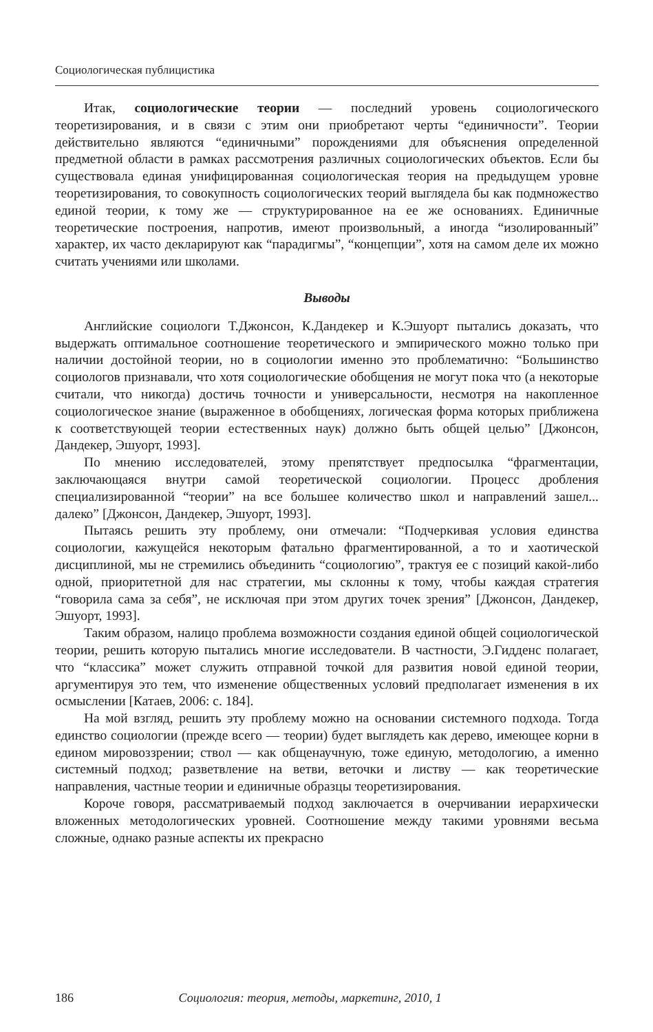Социологическая публицистика
Итак, социологические теории — последний уровень социологического теоретизирования, и в связи с этим они приобретают черты “единичности”. Теории действительно являются “единичными” порождениями для объяснения определенной предметной области в рамках рассмотрения различных социологических объектов. Если бы существовала единая унифицированная социологическая теория на предыдущем уровне теоретизирования, то совокупность социологических теорий выглядела бы как подмножество единой теории, к тому же — структурированное на ее же основаниях. Единичные теоретические построения, напротив, имеют произвольный, а иногда “изолированный” характер, их часто декларируют как “парадигмы”, “концепции”, хотя на самом деле их можно считать учениями или школами.
Выводы
Английские социологи Т.Джонсон, К.Дандекер и К.Эшуорт пытались доказать, что выдержать оптимальное соотношение теоретического и эмпирического можно только при наличии достойной теории, но в социологии именно это проблематично: “Большинство социологов признавали, что хотя социологические обобщения не могут пока что (а некоторые считали, что никогда) достичь точности и универсальности, несмотря на накопленное социологическое знание (выраженное в обобщениях, логическая форма которых приближена к соответствующей теории естественных наук) должно быть общей целью” [Джонсон, Дандекер, Эшуорт, 1993].
По мнению исследователей, этому препятствует предпосылка “фрагментации, заключающаяся внутри самой теоретической социологии. Процесс дробления специализированной “теории” на все большее количество школ и направлений зашел... далеко” [Джонсон, Дандекер, Эшуорт, 1993].
Пытаясь решить эту проблему, они отмечали: “Подчеркивая условия единства социологии, кажущейся некоторым фатально фрагментированной, а то и хаотической дисциплиной, мы не стремились объединить “социологию”, трактуя ее с позиций какой-либо одной, приоритетной для нас стратегии, мы склонны к тому, чтобы каждая стратегия “говорила сама за себя”, не исключая при этом других точек зрения” [Джонсон, Дандекер, Эшуорт, 1993].
Таким образом, налицо проблема возможности создания единой общей социологической теории, решить которую пытались многие исследователи. В частности, Э.Гидденс полагает, что “классика” может служить отправной точкой для развития новой единой теории, аргументируя это тем, что изменение общественных условий предполагает изменения в их осмыслении [Катаев, 2006: с. 184].
На мой взгляд, решить эту проблему можно на основании системного подхода. Тогда единство социологии (прежде всего — теории) будет выглядеть как дерево, имеющее корни в едином мировоззрении; ствол — как общенаучную, тоже единую, методологию, а именно системный подход; разветвление на ветви, веточки и листву — как теоретические направления, частные теории и единичные образцы теоретизирования.
Короче говоря, рассматриваемый подход заключается в очерчивании иерархически вложенных методологических уровней. Соотношение между такими уровнями весьма сложные, однако разные аспекты их прекрасно
186 Социология: теория, методы, маркетинг, 2010, 1